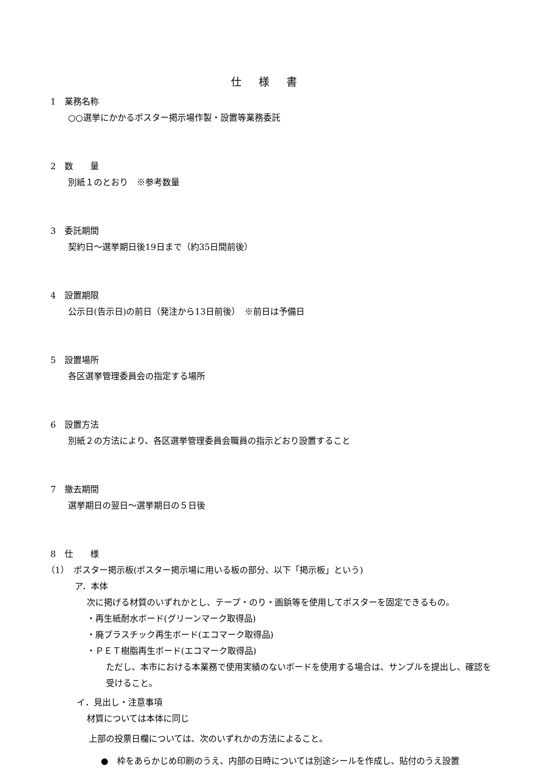仕様書
1　業務名称
○○選挙にかかるポスター掲示場作製・設置等業務委託
2　数　　量
別紙１のとおり　※参考数量
3　委託期間
契約日～選挙期日後19日まで（約35日間前後）
4　設置期限
公示日(告示日)の前日（発注から13日前後）　※前日は予備日
5　設置場所
各区選挙管理委員会の指定する場所
6　設置方法
別紙２の方法により、各区選挙管理委員会職員の指示どおり設置すること
7　撤去期間
選挙期日の翌日～選挙期日の５日後
8　仕　　様
（1）　ポスター掲示板(ポスター掲示場に用いる板の部分、以下「掲示板」という)
ア．本体
次に掲げる材質のいずれかとし、テープ・のり・画鋲等を使用してポスターを固定できるもの。
・再生紙耐水ボード(グリーンマーク取得品)
・廃プラスチック再生ボード(エコマーク取得品)
・ＰＥＴ樹脂再生ボード(エコマーク取得品)
ただし、本市における本業務で使用実績のないボードを使用する場合は、サンプルを提出し、確認を受けること。
イ．見出し・注意事項
材質については本体に同じ
上部の投票日欄については、次のいずれかの方法によること。
●　枠をあらかじめ印刷のうえ、内部の日時については別途シールを作成し、貼付のうえ設置